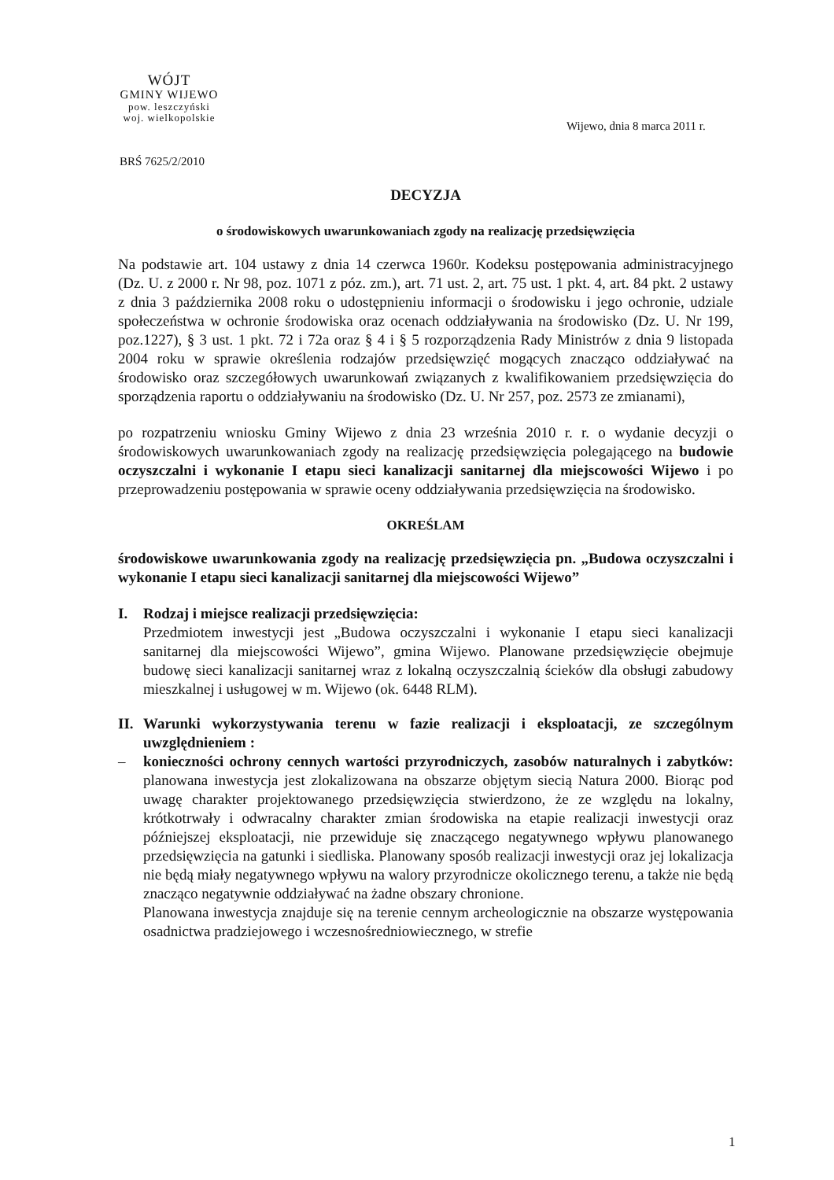WÓJT
GMINY WIJEWO
pow. leszczyński
woj. wielkopolskie
Wijewo, dnia 8 marca 2011 r.
BRŚ 7625/2/2010
DECYZJA
o środowiskowych uwarunkowaniach zgody na realizację przedsięwzięcia
Na podstawie art. 104 ustawy z dnia 14 czerwca 1960r. Kodeksu postępowania administracyjnego (Dz. U. z 2000 r. Nr 98, poz. 1071 z póz. zm.), art. 71 ust. 2, art. 75 ust. 1 pkt. 4, art. 84 pkt. 2 ustawy z dnia 3 października 2008 roku o udostępnieniu informacji o środowisku i jego ochronie, udziale społeczeństwa w ochronie środowiska oraz ocenach oddziaływania na środowisko (Dz. U. Nr 199, poz.1227), § 3 ust. 1 pkt. 72 i 72a oraz § 4 i § 5 rozporządzenia Rady Ministrów z dnia 9 listopada 2004 roku w sprawie określenia rodzajów przedsięwzięć mogących znacząco oddziaływać na środowisko oraz szczegółowych uwarunkowań związanych z kwalifikowaniem przedsięwzięcia do sporządzenia raportu o oddziaływaniu na środowisko (Dz. U. Nr 257, poz. 2573 ze zmianami),
po rozpatrzeniu wniosku Gminy Wijewo z dnia 23 września 2010 r. r. o wydanie decyzji o środowiskowych uwarunkowaniach zgody na realizację przedsięwzięcia polegającego na budowie oczyszczalni i wykonanie I etapu sieci kanalizacji sanitarnej dla miejscowości Wijewo i po przeprowadzeniu postępowania w sprawie oceny oddziaływania przedsięwzięcia na środowisko.
OKREŚLAM
środowiskowe uwarunkowania zgody na realizację przedsięwzięcia pn. „Budowa oczyszczalni i wykonanie I etapu sieci kanalizacji sanitarnej dla miejscowości Wijewo”
I. Rodzaj i miejsce realizacji przedsięwzięcia:
Przedmiotem inwestycji jest „Budowa oczyszczalni i wykonanie I etapu sieci kanalizacji sanitarnej dla miejscowości Wijewo”, gmina Wijewo. Planowane przedsięwzięcie obejmuje budowę sieci kanalizacji sanitarnej wraz z lokalną oczyszczalnią ścieków dla obsługi zabudowy mieszkalnej i usługowej w m. Wijewo (ok. 6448 RLM).
II.
Warunki wykorzystywania terenu w fazie realizacji i eksploatacji, ze szczególnym uwzględnieniem :
– konieczności ochrony cennych wartości przyrodniczych, zasobów naturalnych i zabytków: planowana inwestycja jest zlokalizowana na obszarze objętym siecią Natura 2000. Biorąc pod uwagę charakter projektowanego przedsięwzięcia stwierdzono, że ze względu na lokalny, krótkotrwały i odwracalny charakter zmian środowiska na etapie realizacji inwestycji oraz późniejszej eksploatacji, nie przewiduje się znaczącego negatywnego wpływu planowanego przedsięwzięcia na gatunki i siedliska. Planowany sposób realizacji inwestycji oraz jej lokalizacja nie będą miały negatywnego wpływu na walory przyrodnicze okolicznego terenu, a także nie będą znacząco negatywnie oddziaływać na żadne obszary chronione.
Planowana inwestycja znajduje się na terenie cennym archeologicznie na obszarze występowania osadnictwa pradziejowego i wczesnośredniowiecznego, w strefie
1